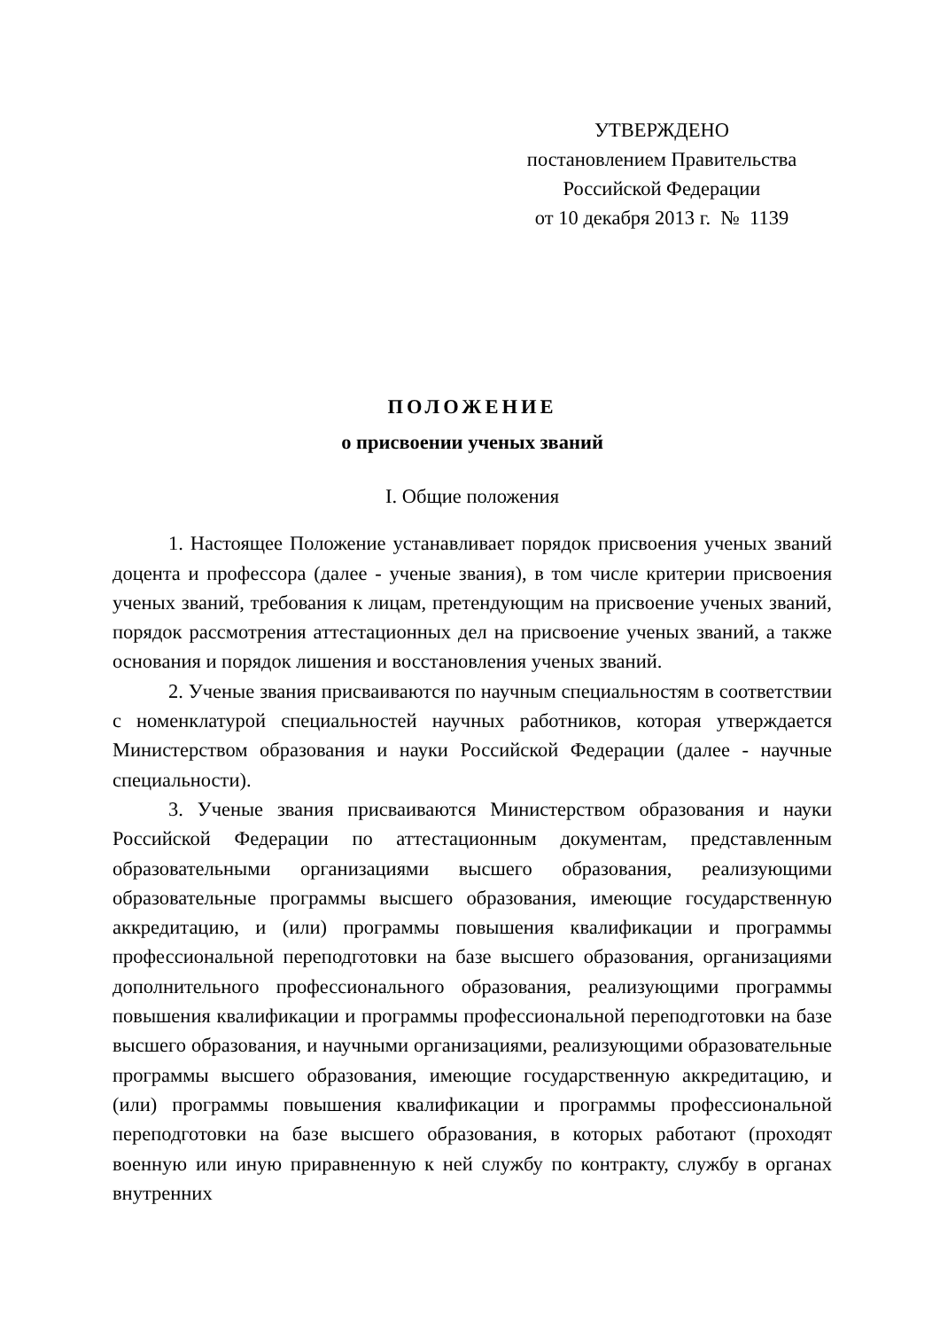УТВЕРЖДЕНО
постановлением Правительства
Российской Федерации
от 10 декабря 2013 г. № 1139
ПОЛОЖЕНИЕ
о присвоении ученых званий
I. Общие положения
1. Настоящее Положение устанавливает порядок присвоения ученых званий доцента и профессора (далее - ученые звания), в том числе критерии присвоения ученых званий, требования к лицам, претендующим на присвоение ученых званий, порядок рассмотрения аттестационных дел на присвоение ученых званий, а также основания и порядок лишения и восстановления ученых званий.
2. Ученые звания присваиваются по научным специальностям в соответствии с номенклатурой специальностей научных работников, которая утверждается Министерством образования и науки Российской Федерации (далее - научные специальности).
3. Ученые звания присваиваются Министерством образования и науки Российской Федерации по аттестационным документам, представленным образовательными организациями высшего образования, реализующими образовательные программы высшего образования, имеющие государственную аккредитацию, и (или) программы повышения квалификации и программы профессиональной переподготовки на базе высшего образования, организациями дополнительного профессионального образования, реализующими программы повышения квалификации и программы профессиональной переподготовки на базе высшего образования, и научными организациями, реализующими образовательные программы высшего образования, имеющие государственную аккредитацию, и (или) программы повышения квалификации и программы профессиональной переподготовки на базе высшего образования, в которых работают (проходят военную или иную приравненную к ней службу по контракту, службу в органах внутренних